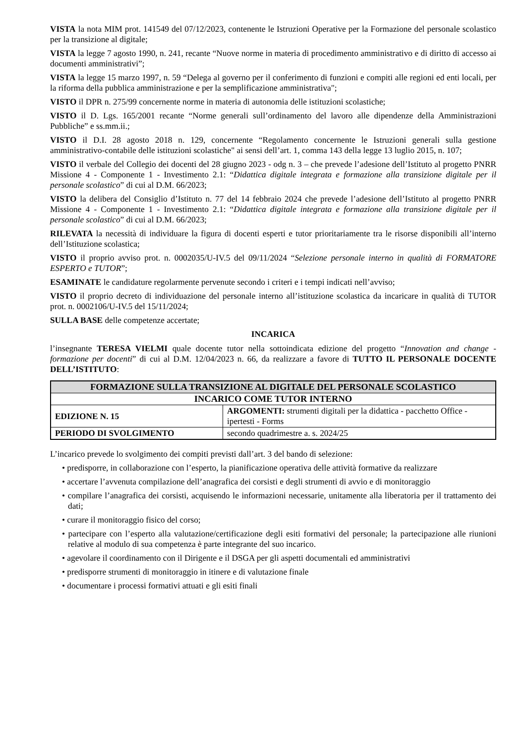VISTA la nota MIM prot. 141549 del 07/12/2023, contenente le Istruzioni Operative per la Formazione del personale scolastico per la transizione al digitale;
VISTA la legge 7 agosto 1990, n. 241, recante “Nuove norme in materia di procedimento amministrativo e di diritto di accesso ai documenti amministrativi”;
VISTA la legge 15 marzo 1997, n. 59 “Delega al governo per il conferimento di funzioni e compiti alle regioni ed enti locali, per la riforma della pubblica amministrazione e per la semplificazione amministrativa";
VISTO il DPR n. 275/99 concernente norme in materia di autonomia delle istituzioni scolastiche;
VISTO il D. Lgs. 165/2001 recante “Norme generali sull’ordinamento del lavoro alle dipendenze della Amministrazioni Pubbliche” e ss.mm.ii.;
VISTO il D.I. 28 agosto 2018 n. 129, concernente “Regolamento concernente le Istruzioni generali sulla gestione amministrativo-contabile delle istituzioni scolastiche" ai sensi dell’art. 1, comma 143 della legge 13 luglio 2015, n. 107;
VISTO il verbale del Collegio dei docenti del 28 giugno 2023 - odg n. 3 – che prevede l’adesione dell’Istituto al progetto PNRR Missione 4 - Componente 1 - Investimento 2.1: “Didattica digitale integrata e formazione alla transizione digitale per il personale scolastico” di cui al D.M. 66/2023;
VISTO la delibera del Consiglio d’Istituto n. 77 del 14 febbraio 2024 che prevede l’adesione dell’Istituto al progetto PNRR Missione 4 - Componente 1 - Investimento 2.1: “Didattica digitale integrata e formazione alla transizione digitale per il personale scolastico” di cui al D.M. 66/2023;
RILEVATA la necessità di individuare la figura di docenti esperti e tutor prioritariamente tra le risorse disponibili all’interno dell’Istituzione scolastica;
VISTO il proprio avviso prot. n. 0002035/U-IV.5 del 09/11/2024 “Selezione personale interno in qualità di FORMATORE ESPERTO e TUTOR”;
ESAMINATE le candidature regolarmente pervenute secondo i criteri e i tempi indicati nell’avviso;
VISTO il proprio decreto di individuazione del personale interno all’istituzione scolastica da incaricare in qualità di TUTOR prot. n. 0002106/U-IV.5 del 15/11/2024;
SULLA BASE delle competenze accertate;
INCARICA
l’insegnante TERESA VIELMI quale docente tutor nella sottoindicata edizione del progetto “Innovation and change - formazione per docenti” di cui al D.M. 12/04/2023 n. 66, da realizzare a favore di TUTTO IL PERSONALE DOCENTE DELL’ISTITUTO:
| FORMAZIONE SULLA TRANSIZIONE AL DIGITALE DEL PERSONALE SCOLASTICO | |
| --- | --- |
| INCARICO COME TUTOR INTERNO | |
| EDIZIONE N. 15 | ARGOMENTI: strumenti digitali per la didattica - pacchetto Office - ipertesti - Forms |
| PERIODO DI SVOLGIMENTO | secondo quadrimestre a. s. 2024/25 |
L’incarico prevede lo svolgimento dei compiti previsti dall’art. 3 del bando di selezione:
• predisporre, in collaborazione con l’esperto, la pianificazione operativa delle attività formative da realizzare
• accertare l’avvenuta compilazione dell’anagrafica dei corsisti e degli strumenti di avvio e di monitoraggio
• compilare l’anagrafica dei corsisti, acquisendo le informazioni necessarie, unitamente alla liberatoria per il trattamento dei dati;
• curare il monitoraggio fisico del corso;
• partecipare con l’esperto alla valutazione/certificazione degli esiti formativi del personale; la partecipazione alle riunioni relative al modulo di sua competenza è parte integrante del suo incarico.
• agevolare il coordinamento con il Dirigente e il DSGA per gli aspetti documentali ed amministrativi
• predisporre strumenti di monitoraggio in itinere e di valutazione finale
• documentare i processi formativi attuati e gli esiti finali